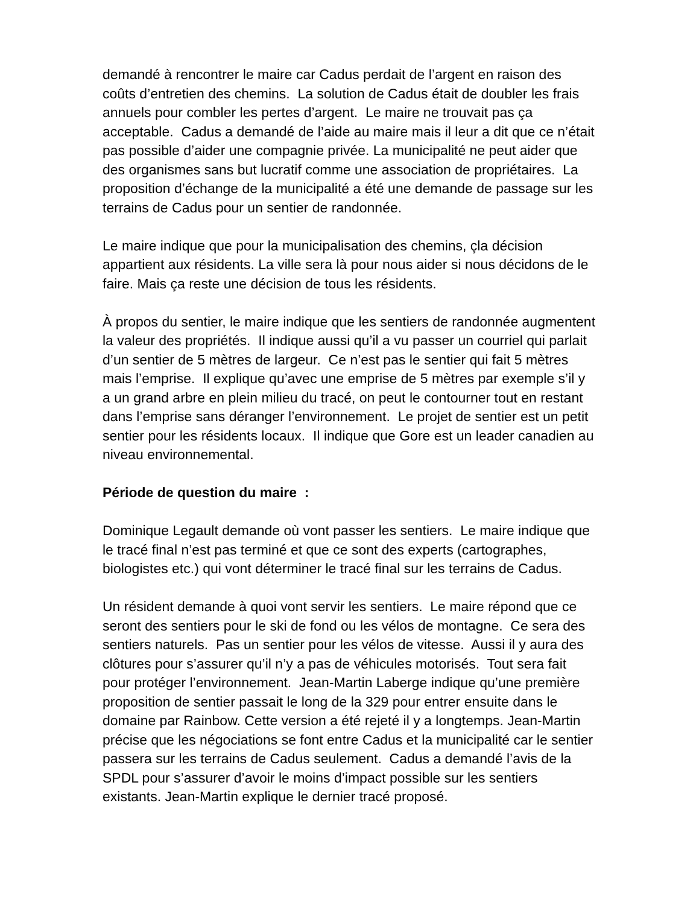demandé à rencontrer le maire car Cadus perdait de l’argent en raison des coûts d’entretien des chemins. La solution de Cadus était de doubler les frais annuels pour combler les pertes d’argent. Le maire ne trouvait pas ça acceptable. Cadus a demandé de l’aide au maire mais il leur a dit que ce n’était pas possible d’aider une compagnie privée. La municipalité ne peut aider que des organismes sans but lucratif comme une association de propriétaires. La proposition d’échange de la municipalité a été une demande de passage sur les terrains de Cadus pour un sentier de randonnée.
Le maire indique que pour la municipalisation des chemins, çla décision appartient aux résidents. La ville sera là pour nous aider si nous décidons de le faire. Mais ça reste une décision de tous les résidents.
À propos du sentier, le maire indique que les sentiers de randonnée augmentent la valeur des propriétés. Il indique aussi qu’il a vu passer un courriel qui parlait d’un sentier de 5 mètres de largeur. Ce n’est pas le sentier qui fait 5 mètres mais l’emprise. Il explique qu’avec une emprise de 5 mètres par exemple s’il y a un grand arbre en plein milieu du tracé, on peut le contourner tout en restant dans l’emprise sans déranger l’environnement. Le projet de sentier est un petit sentier pour les résidents locaux. Il indique que Gore est un leader canadien au niveau environnemental.
Période de question du maire :
Dominique Legault demande où vont passer les sentiers. Le maire indique que le tracé final n’est pas terminé et que ce sont des experts (cartographes, biologistes etc.) qui vont déterminer le tracé final sur les terrains de Cadus.
Un résident demande à quoi vont servir les sentiers. Le maire répond que ce seront des sentiers pour le ski de fond ou les vélos de montagne. Ce sera des sentiers naturels. Pas un sentier pour les vélos de vitesse. Aussi il y aura des clôtures pour s’assurer qu’il n’y a pas de véhicules motorisés. Tout sera fait pour protéger l’environnement. Jean-Martin Laberge indique qu’une première proposition de sentier passait le long de la 329 pour entrer ensuite dans le domaine par Rainbow. Cette version a été rejeté il y a longtemps. Jean-Martin précise que les négociations se font entre Cadus et la municipalité car le sentier passera sur les terrains de Cadus seulement. Cadus a demandé l’avis de la SPDL pour s’assurer d’avoir le moins d’impact possible sur les sentiers existants. Jean-Martin explique le dernier tracé proposé.